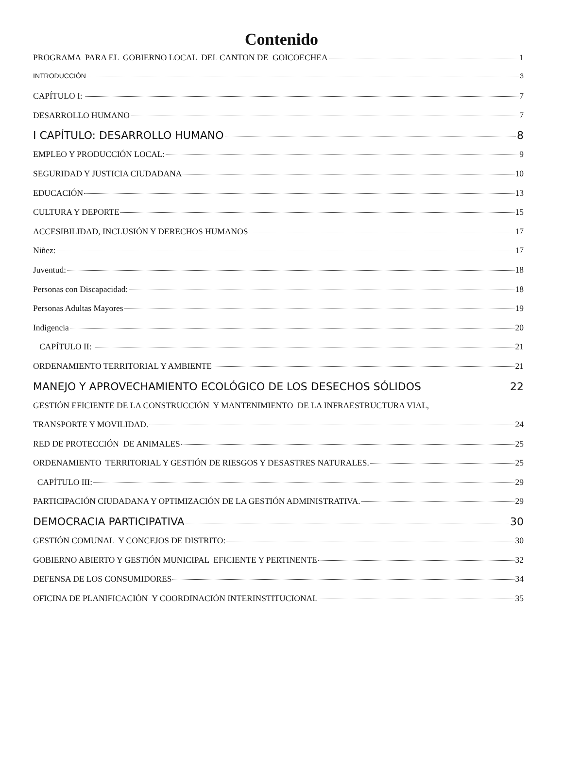Contenido
PROGRAMA PARA EL GOBIERNO LOCAL DEL CANTON DE GOICOECHEA 1
INTRODUCCIÓN 3
CAPÍTULO I: 7
DESARROLLO HUMANO 7
I CAPÍTULO: DESARROLLO HUMANO 8
EMPLEO Y PRODUCCIÓN LOCAL: 9
SEGURIDAD Y JUSTICIA CIUDADANA 10
EDUCACIÓN 13
CULTURA Y DEPORTE 15
ACCESIBILIDAD, INCLUSIÓN Y DERECHOS HUMANOS 17
Niñez: 17
Juventud: 18
Personas con Discapacidad: 18
Personas Adultas Mayores 19
Indigencia 20
CAPÍTULO II: 21
ORDENAMIENTO TERRITORIAL Y AMBIENTE 21
MANEJO Y APROVECHAMIENTO ECOLÓGICO DE LOS DESECHOS SÓLIDOS 22
GESTIÓN EFICIENTE DE LA CONSTRUCCIÓN Y MANTENIMIENTO DE LA INFRAESTRUCTURA VIAL,
TRANSPORTE Y MOVILIDAD. 24
RED DE PROTECCIÓN DE ANIMALES 25
ORDENAMIENTO TERRITORIAL Y GESTIÓN DE RIESGOS Y DESASTRES NATURALES. 25
CAPÍTULO III: 29
PARTICIPACIÓN CIUDADANA Y OPTIMIZACIÓN DE LA GESTIÓN ADMINISTRATIVA. 29
DEMOCRACIA PARTICIPATIVA 30
GESTIÓN COMUNAL Y CONCEJOS DE DISTRITO: 30
GOBIERNO ABIERTO Y GESTIÓN MUNICIPAL EFICIENTE Y PERTINENTE 32
DEFENSA DE LOS CONSUMIDORES 34
OFICINA DE PLANIFICACIÓN Y COORDINACIÓN INTERINSTITUCIONAL 35